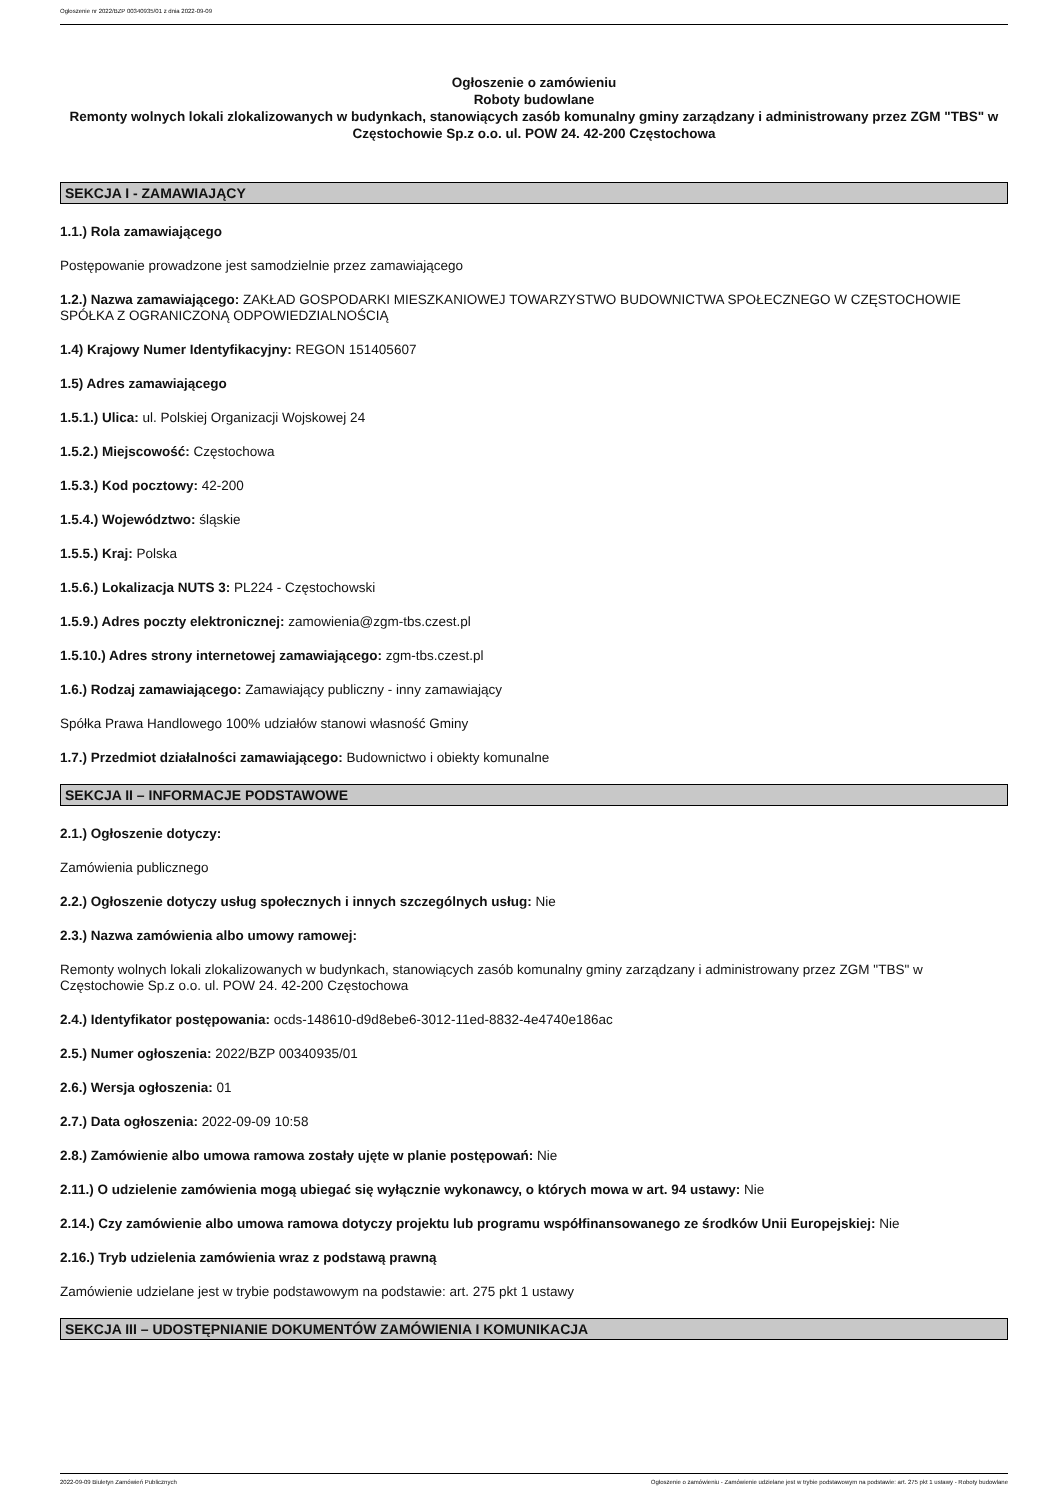Ogłoszenie nr 2022/BZP 00340935/01 z dnia 2022-09-09
Ogłoszenie o zamówieniu
Roboty budowlane
Remonty wolnych lokali zlokalizowanych w budynkach, stanowiących zasób komunalny gminy zarządzany i administrowany przez ZGM "TBS" w Częstochowie Sp.z o.o. ul. POW 24. 42-200 Częstochowa
SEKCJA I - ZAMAWIAJĄCY
1.1.) Rola zamawiającego
Postępowanie prowadzone jest samodzielnie przez zamawiającego
1.2.) Nazwa zamawiającego: ZAKŁAD GOSPODARKI MIESZKANIOWEJ TOWARZYSTWO BUDOWNICTWA SPOŁECZNEGO W CZĘSTOCHOWIE SPÓŁKA Z OGRANICZONĄ ODPOWIEDZIALNOŚCIĄ
1.4) Krajowy Numer Identyfikacyjny: REGON 151405607
1.5) Adres zamawiającego
1.5.1.) Ulica: ul. Polskiej Organizacji Wojskowej 24
1.5.2.) Miejscowość: Częstochowa
1.5.3.) Kod pocztowy: 42-200
1.5.4.) Województwo: śląskie
1.5.5.) Kraj: Polska
1.5.6.) Lokalizacja NUTS 3: PL224 - Częstochowski
1.5.9.) Adres poczty elektronicznej: zamowienia@zgm-tbs.czest.pl
1.5.10.) Adres strony internetowej zamawiającego: zgm-tbs.czest.pl
1.6.) Rodzaj zamawiającego: Zamawiający publiczny - inny zamawiający
Spółka Prawa Handlowego 100% udziałów stanowi własność Gminy
1.7.) Przedmiot działalności zamawiającego: Budownictwo i obiekty komunalne
SEKCJA II – INFORMACJE PODSTAWOWE
2.1.) Ogłoszenie dotyczy:
Zamówienia publicznego
2.2.) Ogłoszenie dotyczy usług społecznych i innych szczególnych usług: Nie
2.3.) Nazwa zamówienia albo umowy ramowej:
Remonty wolnych lokali zlokalizowanych w budynkach, stanowiących zasób komunalny gminy zarządzany i administrowany przez ZGM "TBS" w Częstochowie Sp.z o.o. ul. POW 24. 42-200 Częstochowa
2.4.) Identyfikator postępowania: ocds-148610-d9d8ebe6-3012-11ed-8832-4e4740e186ac
2.5.) Numer ogłoszenia: 2022/BZP 00340935/01
2.6.) Wersja ogłoszenia: 01
2.7.) Data ogłoszenia: 2022-09-09 10:58
2.8.) Zamówienie albo umowa ramowa zostały ujęte w planie postępowań: Nie
2.11.) O udzielenie zamówienia mogą ubiegać się wyłącznie wykonawcy, o których mowa w art. 94 ustawy: Nie
2.14.) Czy zamówienie albo umowa ramowa dotyczy projektu lub programu współfinansowanego ze środków Unii Europejskiej: Nie
2.16.) Tryb udzielenia zamówienia wraz z podstawą prawną
Zamówienie udzielane jest w trybie podstawowym na podstawie: art. 275 pkt 1 ustawy
SEKCJA III – UDOSTĘPNIANIE DOKUMENTÓW ZAMÓWIENIA I KOMUNIKACJA
2022-09-09 Biuletyn Zamówień Publicznych Ogłoszenie o zamówieniu - Zamówienie udzielane jest w trybie podstawowym na podstawie: art. 275 pkt 1 ustawy - Roboty budowlane